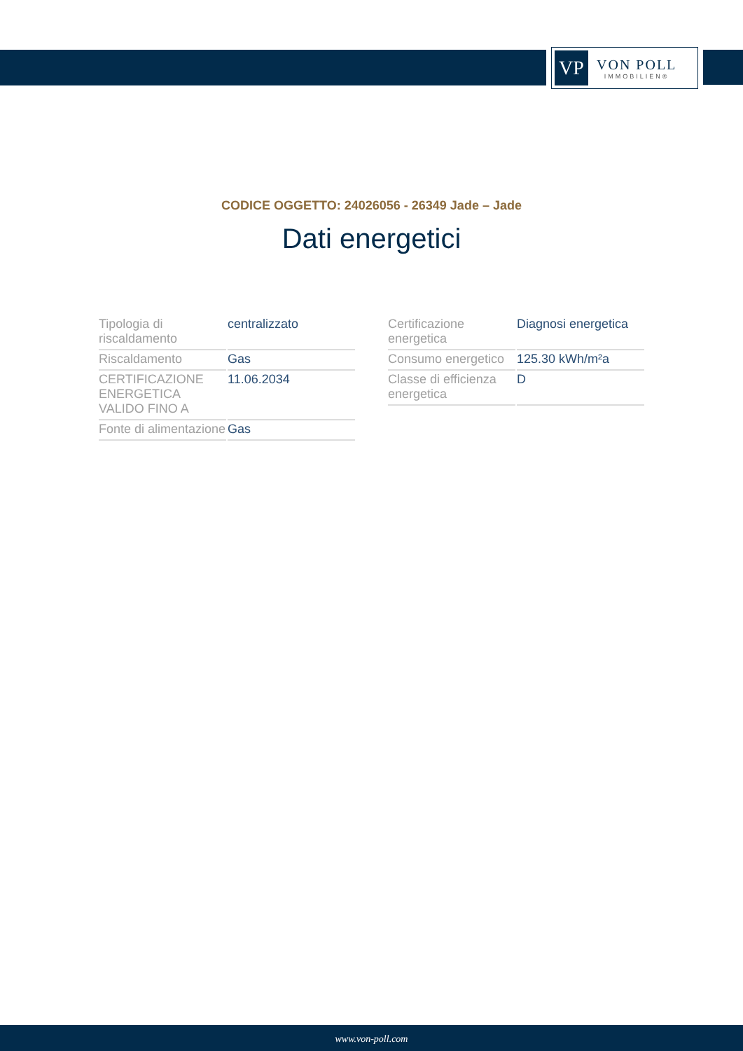VP
VON POLL
IMMOBILIEN®
CODICE OGGETTO: 24026056 - 26349 Jade – Jade
Dati energetici
| Tipologia di riscaldamento | centralizzato |
| Riscaldamento | Gas |
| CERTIFICAZIONE ENERGETICA VALIDO FINO A | 11.06.2034 |
| Fonte di alimentazione | Gas |
| Certificazione energetica | Diagnosi energetica |
| Consumo energetico | 125.30 kWh/m²a |
| Classe di efficienza energetica | D |
www.von-poll.com